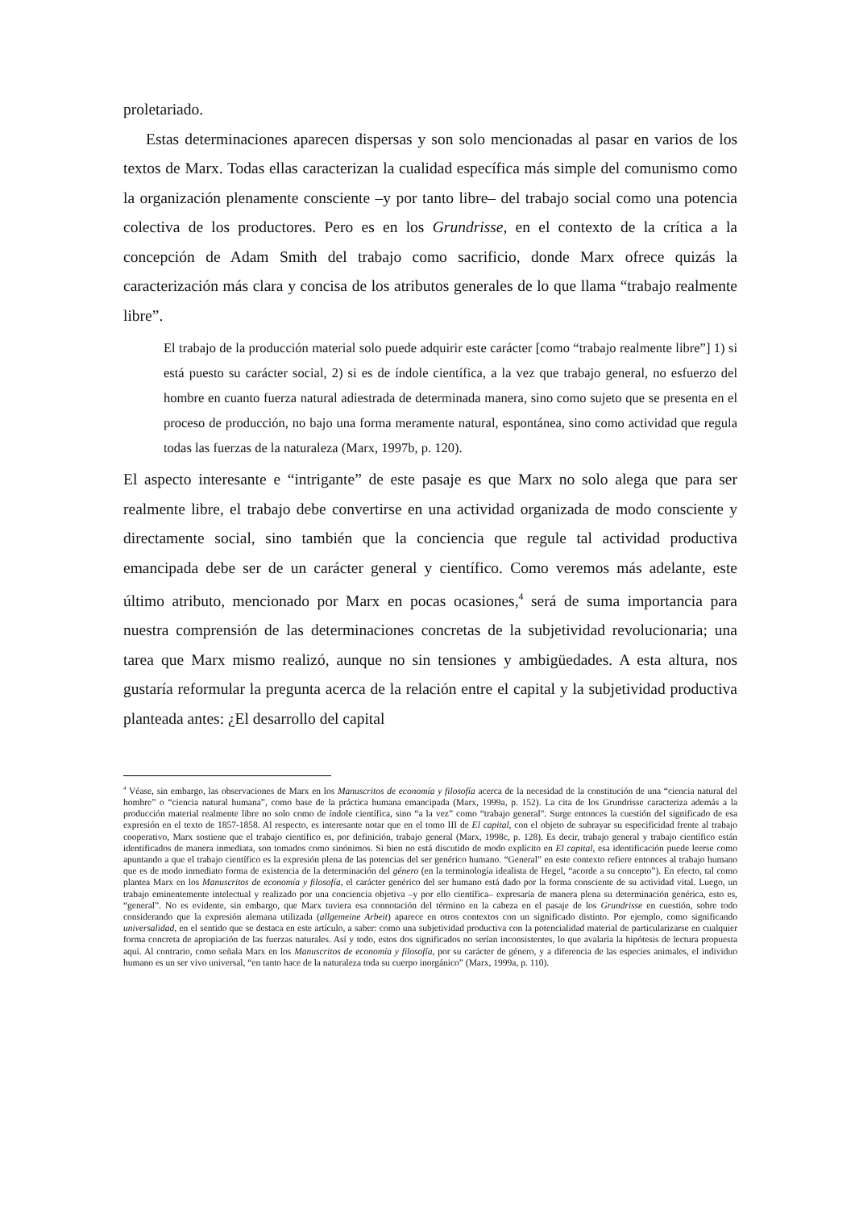proletariado.
Estas determinaciones aparecen dispersas y son solo mencionadas al pasar en varios de los textos de Marx. Todas ellas caracterizan la cualidad específica más simple del comunismo como la organización plenamente consciente –y por tanto libre– del trabajo social como una potencia colectiva de los productores. Pero es en los Grundrisse, en el contexto de la crítica a la concepción de Adam Smith del trabajo como sacrificio, donde Marx ofrece quizás la caracterización más clara y concisa de los atributos generales de lo que llama “trabajo realmente libre”.
El trabajo de la producción material solo puede adquirir este carácter [como “trabajo realmente libre”] 1) si está puesto su carácter social, 2) si es de índole científica, a la vez que trabajo general, no esfuerzo del hombre en cuanto fuerza natural adiestrada de determinada manera, sino como sujeto que se presenta en el proceso de producción, no bajo una forma meramente natural, espontánea, sino como actividad que regula todas las fuerzas de la naturaleza (Marx, 1997b, p. 120).
El aspecto interesante e “intrigante” de este pasaje es que Marx no solo alega que para ser realmente libre, el trabajo debe convertirse en una actividad organizada de modo consciente y directamente social, sino también que la conciencia que regule tal actividad productiva emancipada debe ser de un carácter general y científico. Como veremos más adelante, este último atributo, mencionado por Marx en pocas ocasiones,<sup>4</sup> será de suma importancia para nuestra comprensión de las determinaciones concretas de la subjetividad revolucionaria; una tarea que Marx mismo realizó, aunque no sin tensiones y ambigüedades. A esta altura, nos gustaría reformular la pregunta acerca de la relación entre el capital y la subjetividad productiva planteada antes: ¿El desarrollo del capital
<sup>4</sup> Véase, sin embargo, las observaciones de Marx en los Manuscritos de economía y filosofía acerca de la necesidad de la constitución de una “ciencia natural del hombre” o “ciencia natural humana”, como base de la práctica humana emancipada (Marx, 1999a, p. 152). La cita de los Grundrisse caracteriza además a la producción material realmente libre no solo como de índole científica, sino “a la vez” como “trabajo general". Surge entonces la cuestión del significado de esa expresión en el texto de 1857-1858. Al respecto, es interesante notar que en el tomo III de El capital, con el objeto de subrayar su especificidad frente al trabajo cooperativo, Marx sostiene que el trabajo científico es, por definición, trabajo general (Marx, 1998c, p. 128). Es decir, trabajo general y trabajo científico están identificados de manera inmediata, son tomados como sinónimos. Si bien no está discutido de modo explícito en El capital, esa identificación puede leerse como apuntando a que el trabajo científico es la expresión plena de las potencias del ser genérico humano. “General” en este contexto refiere entonces al trabajo humano que es de modo inmediato forma de existencia de la determinación del género (en la terminología idealista de Hegel, “acorde a su concepto”). En efecto, tal como plantea Marx en los Manuscritos de economía y filosofía, el carácter genérico del ser humano está dado por la forma consciente de su actividad vital. Luego, un trabajo eminentemente intelectual y realizado por una conciencia objetiva –y por ello científica– expresaría de manera plena su determinación genérica, esto es, “general”. No es evidente, sin embargo, que Marx tuviera esa connotación del término en la cabeza en el pasaje de los Grundrisse en cuestión, sobre todo considerando que la expresión alemana utilizada (allgemeine Arbeit) aparece en otros contextos con un significado distinto. Por ejemplo, como significando universalidad, en el sentido que se destaca en este artículo, a saber: como una subjetividad productiva con la potencialidad material de particularizarse en cualquier forma concreta de apropiación de las fuerzas naturales. Así y todo, estos dos significados no serían inconsistentes, lo que avalaría la hipótesis de lectura propuesta aquí. Al contrario, como señala Marx en los Manuscritos de economía y filosofía, por su carácter de género, y a diferencia de las especies animales, el individuo humano es un ser vivo universal, “en tanto hace de la naturaleza toda su cuerpo inorgánico” (Marx, 1999a, p. 110).